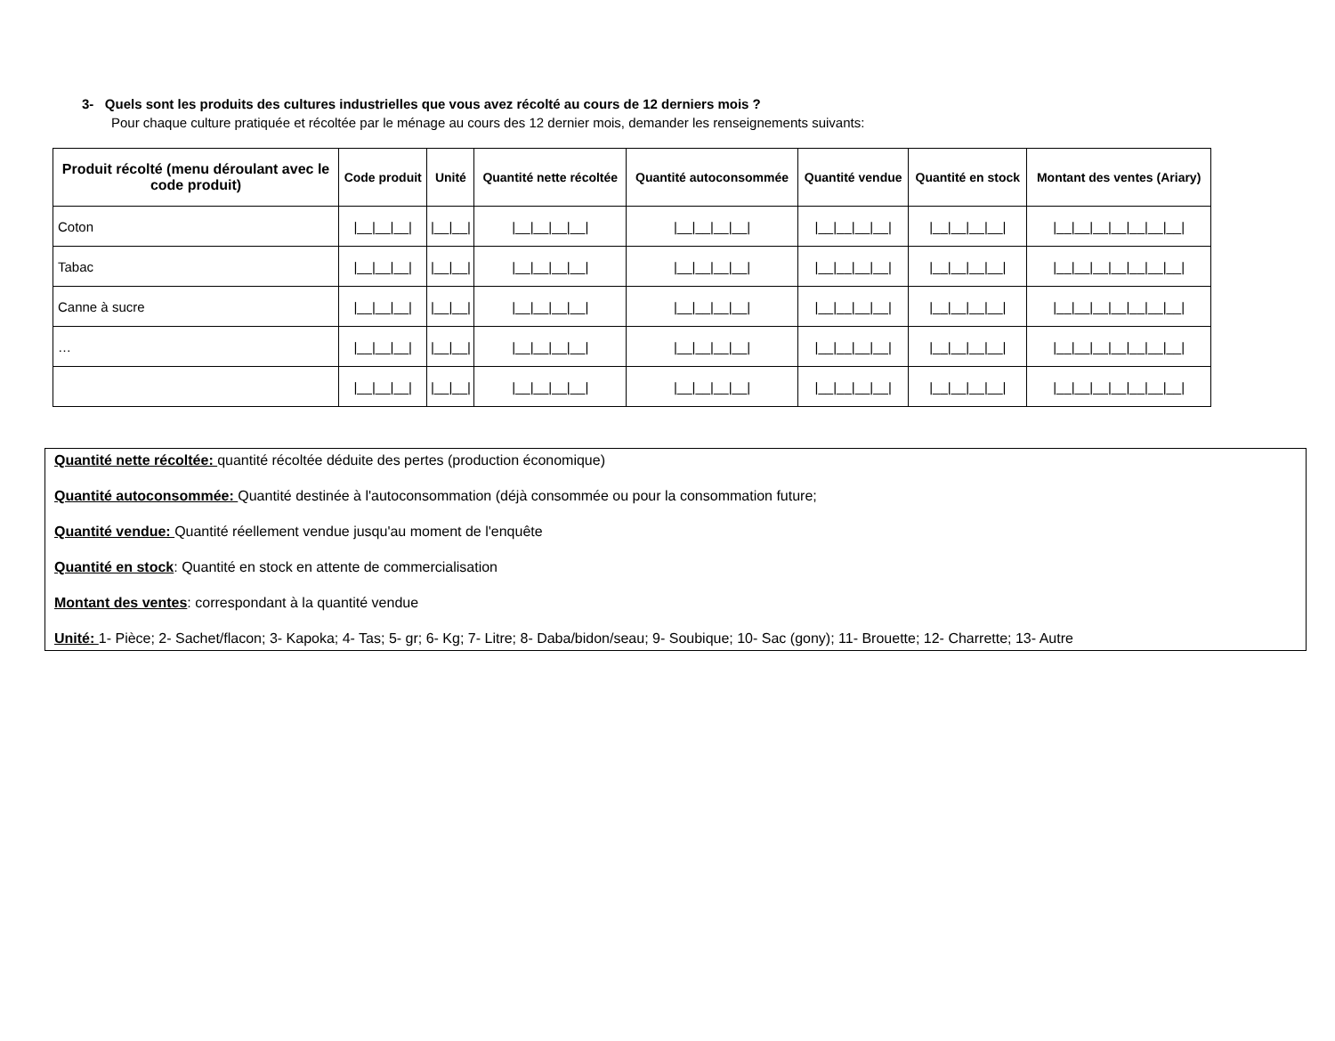3- Quels sont les produits des cultures industrielles que vous avez récolté au cours de 12 derniers mois ?
Pour chaque culture pratiquée et récoltée par le ménage au cours des 12 dernier mois, demander les renseignements suivants:
| Produit récolté (menu déroulant avec le code produit) | Code produit | Unité | Quantité nette récoltée | Quantité autoconsommée | Quantité vendue | Quantité en stock | Montant des ventes (Ariary) |
| --- | --- | --- | --- | --- | --- | --- | --- |
| Coton | /__/__/__/ | /__/__/ | /__/__/__/__/ | /__/__/__/__/ | /__/__/__/__/ | /__/__/__/__/ | /__/__/__/__/__/__/__/ |
| Tabac | /__/__/__/ | /__/__/ | /__/__/__/__/ | /__/__/__/__/ | /__/__/__/__/ | /__/__/__/__/ | /__/__/__/__/__/__/__/ |
| Canne à sucre | /__/__/__/ | /__/__/ | /__/__/__/__/ | /__/__/__/__/ | /__/__/__/__/ | /__/__/__/__/ | /__/__/__/__/__/__/__/ |
| … | /__/__/__/ | /__/__/ | /__/__/__/__/ | /__/__/__/__/ | /__/__/__/__/ | /__/__/__/__/ | /__/__/__/__/__/__/__/ |
| | /__/__/__/ | /__/__/ | /__/__/__/__/ | /__/__/__/__/ | /__/__/__/__/ | /__/__/__/__/ | /__/__/__/__/__/__/__/ |
Quantité nette récoltée: quantité récoltée déduite des pertes (production économique)
Quantité autoconsommée: Quantité destinée à l'autoconsommation (déjà consommée ou pour la consommation future;
Quantité vendue: Quantité réellement vendue jusqu'au moment de l'enquête
Quantité en stock: Quantité en stock en attente de commercialisation
Montant des ventes: correspondant à la quantité vendue
Unité: 1- Pièce; 2- Sachet/flacon; 3- Kapoka; 4- Tas; 5- gr; 6- Kg; 7- Litre; 8- Daba/bidon/seau; 9- Soubique; 10- Sac (gony); 11- Brouette; 12- Charrette; 13- Autre